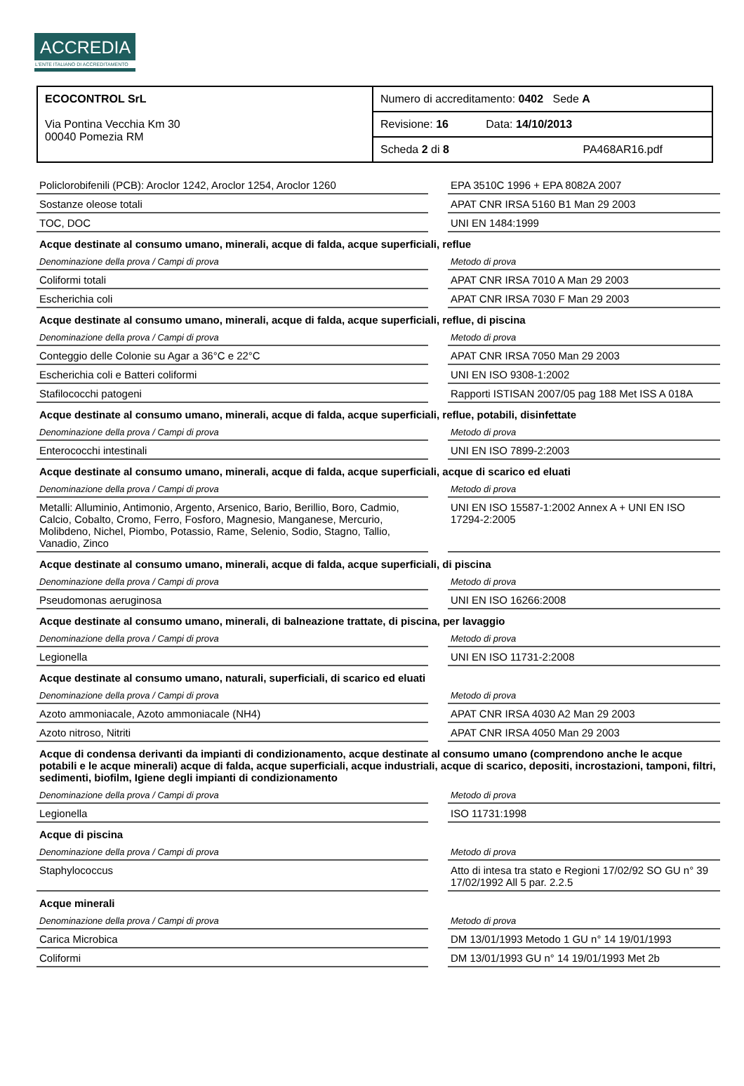ACCREDIA
L'ENTE ITALIANO DI ACCREDITAMENTO
| ECOCONTROL SrL Via Pontina Vecchia Km 30 00040 Pomezia RM | Numero di accreditamento: 0402 Sede A |
| | Revisione: 16 Data: 14/10/2013 |
| | Scheda 2 di 8 PA468AR16.pdf |
| Policlorobifenili (PCB): Aroclor 1242, Aroclor 1254, Aroclor 1260 | | EPA 3510C 1996 + EPA 8082A 2007 |
| Sostanze oleose totali | | APAT CNR IRSA 5160 B1 Man 29 2003 |
| TOC, DOC | | UNI EN 1484:1999 |
Acque destinate al consumo umano, minerali, acque di falda, acque superficiali, reflue
| Denominazione della prova / Campi di prova | | Metodo di prova |
| Coliformi totali | | APAT CNR IRSA 7010 A Man 29 2003 |
| Escherichia coli | | APAT CNR IRSA 7030 F Man 29 2003 |
Acque destinate al consumo umano, minerali, acque di falda, acque superficiali, reflue, di piscina
| Denominazione della prova / Campi di prova | | Metodo di prova |
| Conteggio delle Colonie su Agar a 36°C e 22°C | | APAT CNR IRSA 7050 Man 29 2003 |
| Escherichia coli e Batteri coliformi | | UNI EN ISO 9308-1:2002 |
| Stafilococchi patogeni | | Rapporti ISTISAN 2007/05 pag 188 Met ISS A 018A |
Acque destinate al consumo umano, minerali, acque di falda, acque superficiali, reflue, potabili, disinfettate
| Denominazione della prova / Campi di prova | | Metodo di prova |
| Enterococchi intestinali | | UNI EN ISO 7899-2:2003 |
Acque destinate al consumo umano, minerali, acque di falda, acque superficiali, acque di scarico ed eluati
| Denominazione della prova / Campi di prova | | Metodo di prova |
| Metalli: Alluminio, Antimonio, Argento, Arsenico, Bario, Berillio, Boro, Cadmio, Calcio, Cobalto, Cromo, Ferro, Fosforo, Magnesio, Manganese, Mercurio, Molibdeno, Nichel, Piombo, Potassio, Rame, Selenio, Sodio, Stagno, Tallio, Vanadio, Zinco | | UNI EN ISO 15587-1:2002 Annex A + UNI EN ISO 17294-2:2005 |
Acque destinate al consumo umano, minerali, acque di falda, acque superficiali, di piscina
| Denominazione della prova / Campi di prova | | Metodo di prova |
| Pseudomonas aeruginosa | | UNI EN ISO 16266:2008 |
Acque destinate al consumo umano, minerali, di balneazione trattate, di piscina, per lavaggio
| Denominazione della prova / Campi di prova | | Metodo di prova |
| Legionella | | UNI EN ISO 11731-2:2008 |
Acque destinate al consumo umano, naturali, superficiali, di scarico ed eluati
| Denominazione della prova / Campi di prova | | Metodo di prova |
| Azoto ammoniacale, Azoto ammoniacale (NH4) | | APAT CNR IRSA 4030 A2 Man 29 2003 |
| Azoto nitroso, Nitriti | | APAT CNR IRSA 4050 Man 29 2003 |
Acque di condensa derivanti da impianti di condizionamento, acque destinate al consumo umano (comprendono anche le acque potabili e le acque minerali) acque di falda, acque superficiali, acque industriali, acque di scarico, depositi, incrostazioni, tamponi, filtri, sedimenti, biofilm, Igiene degli impianti di condizionamento
| Denominazione della prova / Campi di prova | | Metodo di prova |
| Legionella | | ISO 11731:1998 |
Acque di piscina
| Denominazione della prova / Campi di prova | | Metodo di prova |
| Staphylococcus | | Atto di intesa tra stato e Regioni 17/02/92 SO GU n° 39 17/02/1992 All 5 par. 2.2.5 |
Acque minerali
| Denominazione della prova / Campi di prova | | Metodo di prova |
| Carica Microbica | | DM 13/01/1993 Metodo 1 GU n° 14 19/01/1993 |
| Coliformi | | DM 13/01/1993 GU n° 14 19/01/1993 Met 2b |